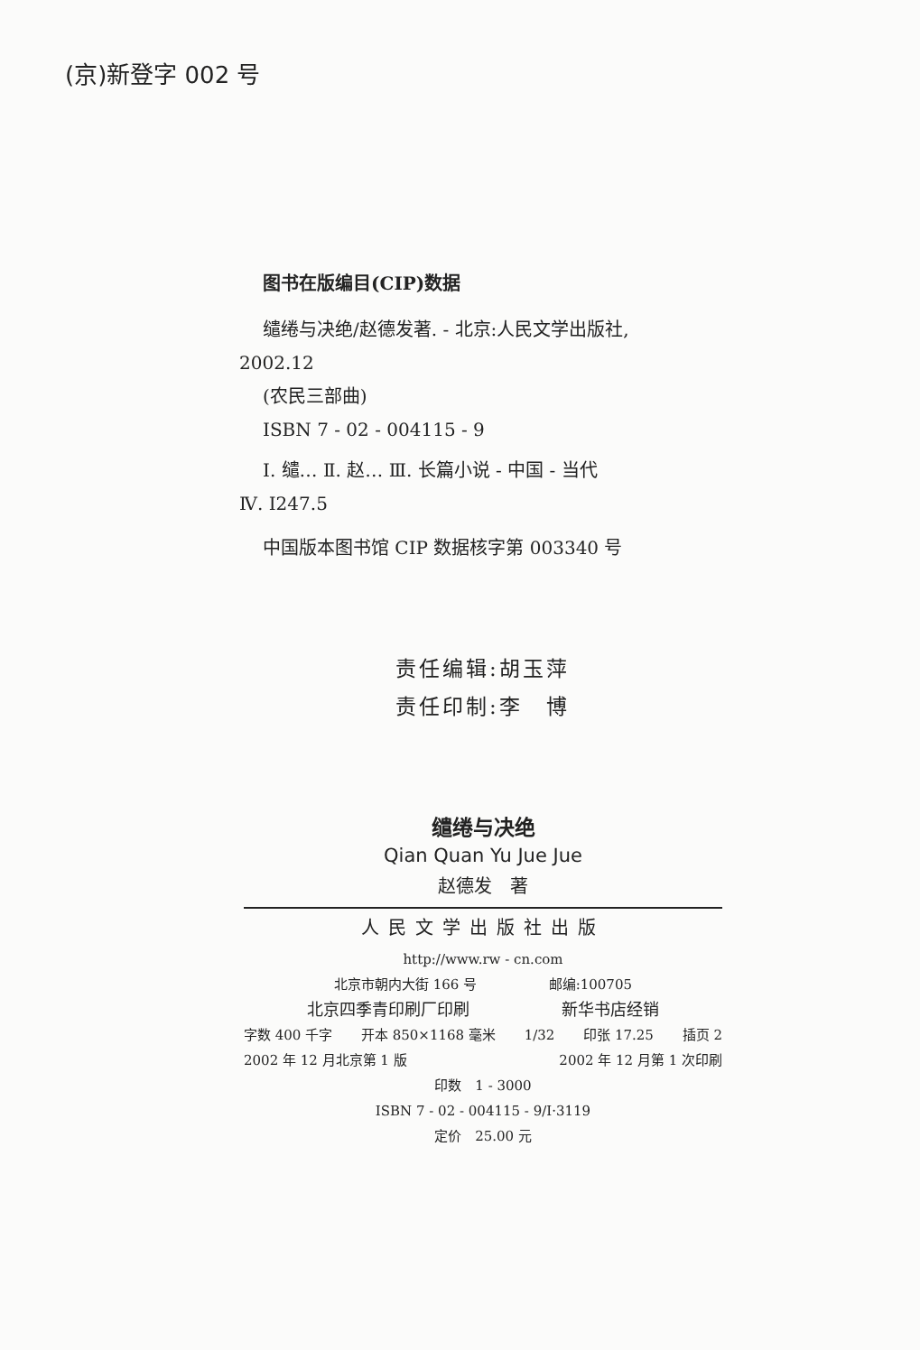(京)新登字 002 号
图书在版编目(CIP)数据
缱绻与决绝/赵德发著. - 北京:人民文学出版社,
2002.12
(农民三部曲)
ISBN 7 - 02 - 004115 - 9
Ⅰ. 缱… Ⅱ. 赵… Ⅲ. 长篇小说 - 中国 - 当代
Ⅳ. I247.5
中国版本图书馆 CIP 数据核字第 003340 号
责任编辑:胡玉萍
责任印制:李　博
缱绻与决绝
Qian Quan Yu Jue Jue
赵德发　著
人民文学出版社出版
http://www.rw - cn.com
北京市朝内大街 166 号 邮编:100705
北京四季青印刷厂印刷 新华书店经销
字数 400 千字 开本 850×1168 毫米 1/32 印张 17.25 插页 2
2002 年 12 月北京第 1 版 2002 年 12 月第 1 次印刷
印数　1 - 3000
ISBN 7 - 02 - 004115 - 9/I·3119
定价　25.00 元